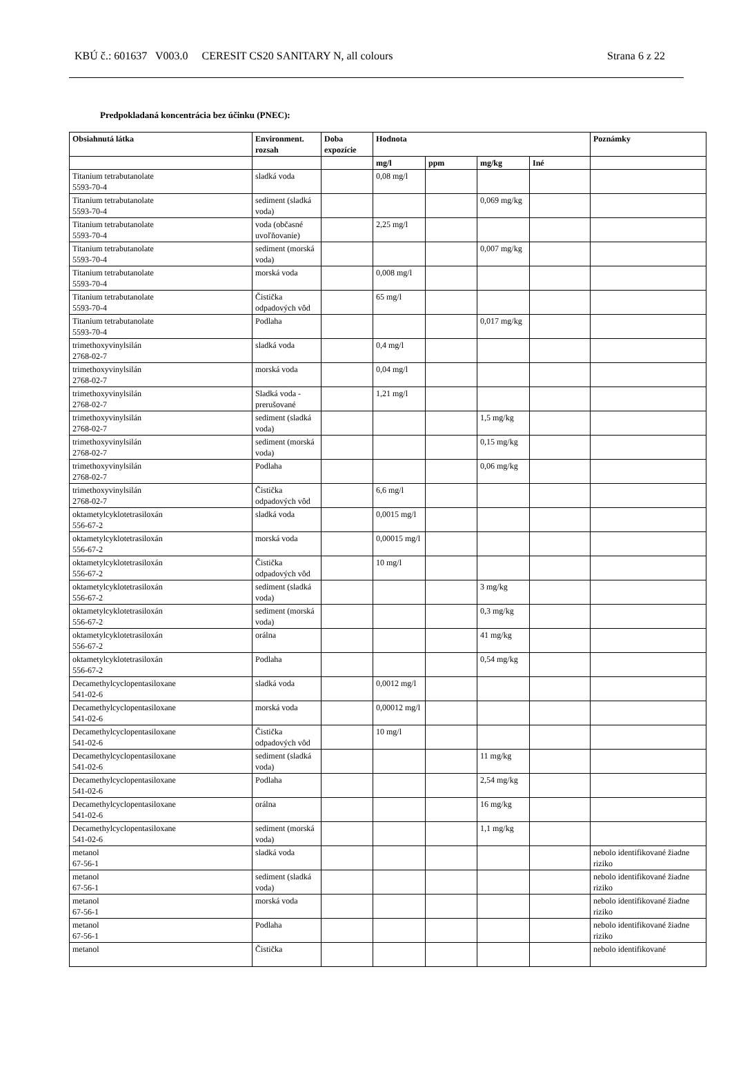KBÚ č.: 601637 V003.0 CERESIT CS20 SANITARY N, all colours Strana 6 z 22
Predpokladaná koncentrácia bez účinku (PNEC):
| Obsiahnutá látka | Environment. rozsah | Doba expozície | Hodnota | | | | Poznámky |
| --- | --- | --- | --- | --- | --- | --- | --- |
| | | | mg/l | ppm | mg/kg | Iné | |
| Titanium tetrabutanolate 5593-70-4 | sladká voda | | 0,08 mg/l | | | | |
| Titanium tetrabutanolate 5593-70-4 | sediment (sladká voda) | | | | 0,069 mg/kg | | |
| Titanium tetrabutanolate 5593-70-4 | voda (občasné uvoľňovanie) | | 2,25 mg/l | | | | |
| Titanium tetrabutanolate 5593-70-4 | sediment (morská voda) | | | | 0,007 mg/kg | | |
| Titanium tetrabutanolate 5593-70-4 | morská voda | | 0,008 mg/l | | | | |
| Titanium tetrabutanolate 5593-70-4 | Čistička odpadových vôd | | 65 mg/l | | | | |
| Titanium tetrabutanolate 5593-70-4 | Podlaha | | | | 0,017 mg/kg | | |
| trimethoxyvinylsilán 2768-02-7 | sladká voda | | 0,4 mg/l | | | | |
| trimethoxyvinylsilán 2768-02-7 | morská voda | | 0,04 mg/l | | | | |
| trimethoxyvinylsilán 2768-02-7 | Sladká voda - prerušované | | 1,21 mg/l | | | | |
| trimethoxyvinylsilán 2768-02-7 | sediment (sladká voda) | | | | 1,5 mg/kg | | |
| trimethoxyvinylsilán 2768-02-7 | sediment (morská voda) | | | | 0,15 mg/kg | | |
| trimethoxyvinylsilán 2768-02-7 | Podlaha | | | | 0,06 mg/kg | | |
| trimethoxyvinylsilán 2768-02-7 | Čistička odpadových vôd | | 6,6 mg/l | | | | |
| oktametylcyklotetrasiloxán 556-67-2 | sladká voda | | 0,0015 mg/l | | | | |
| oktametylcyklotetrasiloxán 556-67-2 | morská voda | | 0,00015 mg/l | | | | |
| oktametylcyklotetrasiloxán 556-67-2 | Čistička odpadových vôd | | 10 mg/l | | | | |
| oktametylcyklotetrasiloxán 556-67-2 | sediment (sladká voda) | | | | 3 mg/kg | | |
| oktametylcyklotetrasiloxán 556-67-2 | sediment (morská voda) | | | | 0,3 mg/kg | | |
| oktametylcyklotetrasiloxán 556-67-2 | orálna | | | | 41 mg/kg | | |
| oktametylcyklotetrasiloxán 556-67-2 | Podlaha | | | | 0,54 mg/kg | | |
| Decamethylcyclopentasiloxane 541-02-6 | sladká voda | | 0,0012 mg/l | | | | |
| Decamethylcyclopentasiloxane 541-02-6 | morská voda | | 0,00012 mg/l | | | | |
| Decamethylcyclopentasiloxane 541-02-6 | Čistička odpadových vôd | | 10 mg/l | | | | |
| Decamethylcyclopentasiloxane 541-02-6 | sediment (sladká voda) | | | | 11 mg/kg | | |
| Decamethylcyclopentasiloxane 541-02-6 | Podlaha | | | | 2,54 mg/kg | | |
| Decamethylcyclopentasiloxane 541-02-6 | orálna | | | | 16 mg/kg | | |
| Decamethylcyclopentasiloxane 541-02-6 | sediment (morská voda) | | | | 1,1 mg/kg | | |
| metanol 67-56-1 | sladká voda | | | | | | nebolo identifikované žiadne riziko |
| metanol 67-56-1 | sediment (sladká voda) | | | | | | nebolo identifikované žiadne riziko |
| metanol 67-56-1 | morská voda | | | | | | nebolo identifikované žiadne riziko |
| metanol 67-56-1 | Podlaha | | | | | | nebolo identifikované žiadne riziko |
| metanol | Čistička | | | | | | nebolo identifikované |